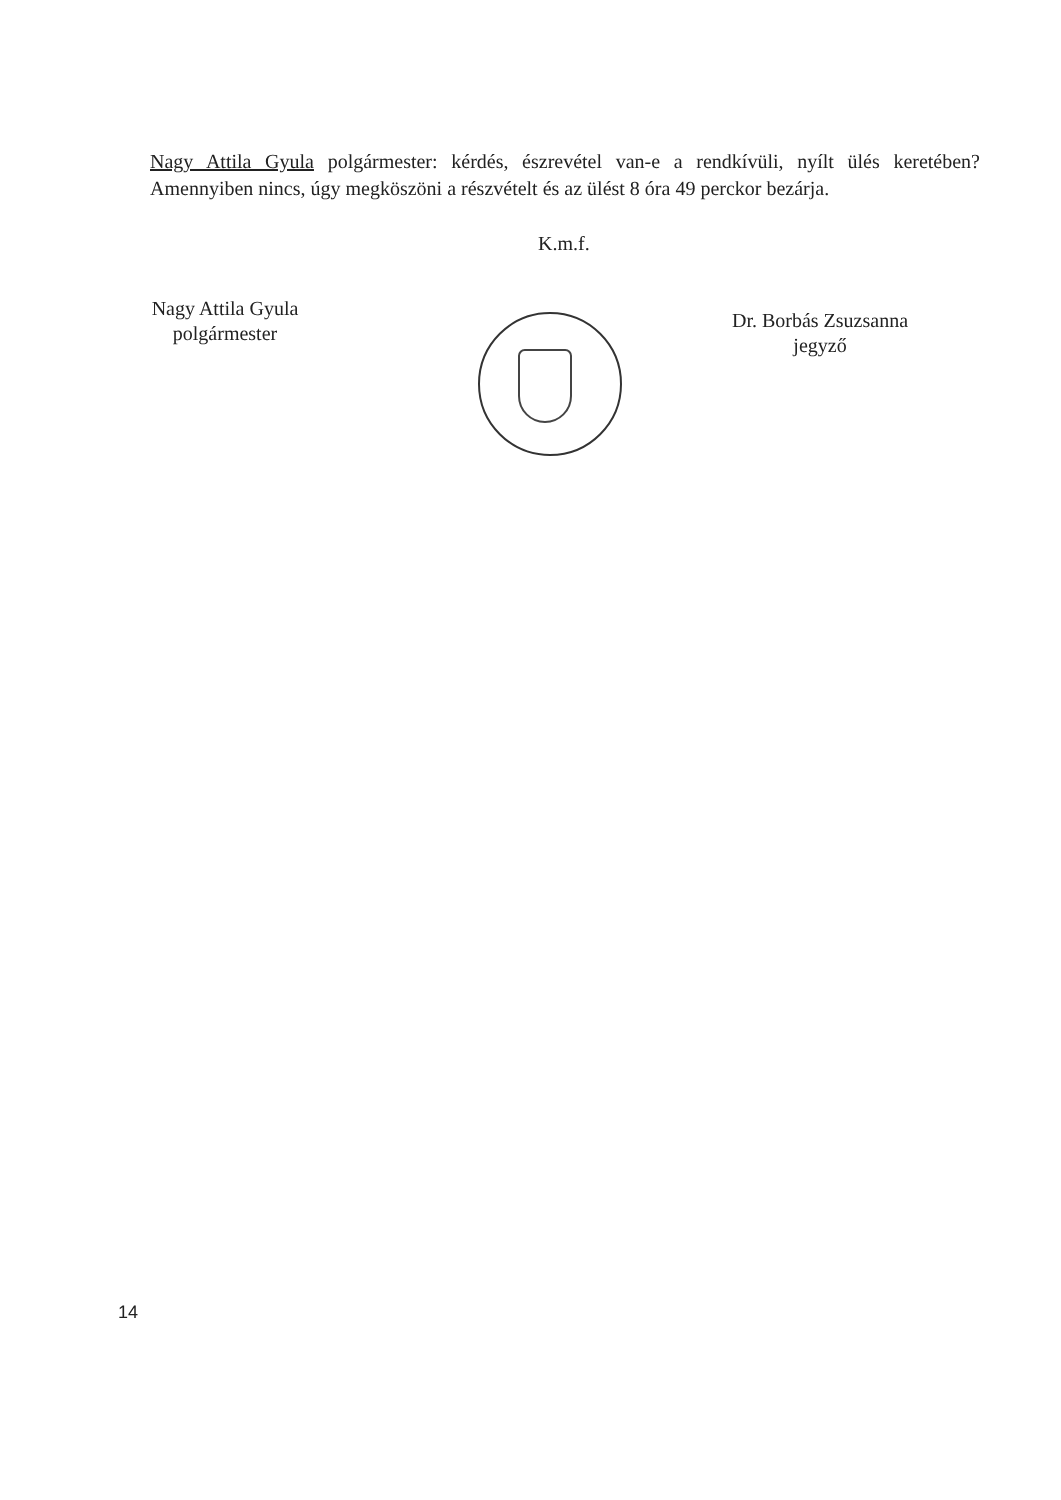Nagy Attila Gyula polgármester: kérdés, észrevétel van-e a rendkívüli, nyílt ülés keretében? Amennyiben nincs, úgy megköszöni a részvételt és az ülést 8 óra 49 perckor bezárja.
K.m.f.
Nagy Attila Gyula
polgármester
Dr. Borbás Zsuzsanna
jegyző
14